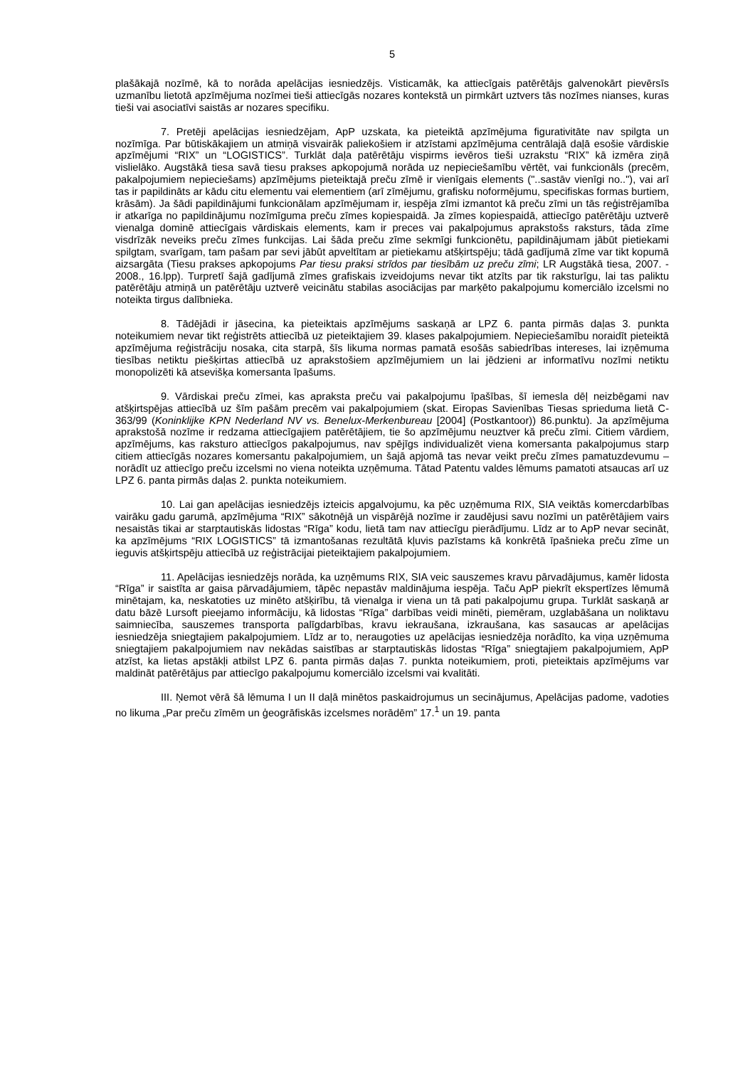5
plašākajā nozīmē, kā to norāda apelācijas iesniedzējs. Visticamāk, ka attiecīgais patērētājs galvenokārt pievērsīs uzmanību lietotā apzīmējuma nozīmei tieši attiecīgās nozares kontekstā un pirmkārt uztvers tās nozīmes nianses, kuras tieši vai asociatīvi saistās ar nozares specifiku.
7. Pretēji apelācijas iesniedzējam, ApP uzskata, ka pieteiktā apzīmējuma figurativitāte nav spilgta un nozīmīga. Par būtiskākajiem un atmiņā visvairāk paliekošiem ir atzīstami apzīmējuma centrālajā daļā esošie vārdiskie apzīmējumi “RIX” un “LOGISTICS”. Turklāt daļa patērētāju vispirms ievēros tieši uzrakstu “RIX” kā izmēra ziņā vislielāko. Augstākā tiesa savā tiesu prakses apkopojumā norāda uz nepieciešamību vērtēt, vai funkcionāls (precēm, pakalpojumiem nepieciešams) apzīmējums pieteiktajā preču zīmē ir vienīgais elements ("..sastāv vienīgi no.."), vai arī tas ir papildināts ar kādu citu elementu vai elementiem (arī zīmējumu, grafisku noformējumu, specifiskas formas burtiem, krāsām). Ja šādi papildinājumi funkcionālam apzīmējumam ir, iespēja zīmi izmantot kā preču zīmi un tās reģistrējamība ir atkarīga no papildinājumu nozīmīguma preču zīmes kopiespaidā. Ja zīmes kopiespaidā, attiecīgo patērētāju uztverē vienalga dominē attiecīgais vārdiskais elements, kam ir preces vai pakalpojumus aprakstošs raksturs, tāda zīme visdrīzāk neveiks preču zīmes funkcijas. Lai šāda preču zīme sekmīgi funkcionētu, papildinājumam jābūt pietiekami spilgtam, svarīgam, tam pašam par sevi jābūt apveltītam ar pietiekamu atšķirtspēju; tādā gadījumā zīme var tikt kopumā aizsargāta (Tiesu prakses apkopojums Par tiesu praksi strīdos par tiesībām uz preču zīmi; LR Augstākā tiesa, 2007. - 2008., 16.lpp). Turpretī šajā gadījumā zīmes grafiskais izveidojums nevar tikt atzīts par tik raksturīgu, lai tas paliktu patērētāju atmiņā un patērētāju uztverē veicinātu stabilas asociācijas par marķēto pakalpojumu komerciālo izcelsmi no noteikta tirgus dalībnieka.
8. Tādējādi ir jāsecina, ka pieteiktais apzīmējums saskaņā ar LPZ 6. panta pirmās daļas 3. punkta noteikumiem nevar tikt reģistrēts attiecībā uz pieteiktajiem 39. klases pakalpojumiem. Nepieciešamību noraidīt pieteiktā apzīmējuma reģistrāciju nosaka, cita starpā, šīs likuma normas pamatā esošās sabiedrības intereses, lai izņēmuma tiesības netiktu piešķirtas attiecībā uz aprakstošiem apzīmējumiem un lai jēdzieni ar informatīvu nozīmi netiktu monopolizēti kā atsevišķa komersanta īpašums.
9. Vārdiskai preču zīmei, kas apraksta preču vai pakalpojumu īpašības, šī iemesla dēļ neizbēgami nav atšķirtspējas attiecībā uz šīm pašām precēm vai pakalpojumiem (skat. Eiropas Savienības Tiesas sprieduma lietā C-363/99 (Koninklijke KPN Nederland NV vs. Benelux-Merkenbureau [2004] (Postkantoor)) 86.punktu). Ja apzīmējuma aprakstošā nozīme ir redzama attiecīgajiem patērētājiem, tie šo apzīmējumu neuztver kā preču zīmi. Citiem vārdiem, apzīmējums, kas raksturo attiecīgos pakalpojumus, nav spējīgs individualizēt viena komersanta pakalpojumus starp citiem attiecīgās nozares komersantu pakalpojumiem, un šajā apjomā tas nevar veikt preču zīmes pamatuzdevumu – norādīt uz attiecīgo preču izcelsmi no viena noteikta uzņēmuma. Tātad Patentu valdes lēmums pamatoti atsaucas arī uz LPZ 6. panta pirmās daļas 2. punkta noteikumiem.
10. Lai gan apelācijas iesniedzējs izteicis apgalvojumu, ka pēc uzņēmuma RIX, SIA veiktās komercdarbības vairāku gadu garumā, apzīmējuma “RIX” sākotnējā un vispārējā nozīme ir zaudējusi savu nozīmi un patērētājiem vairs nesaistās tikai ar starptautiskās lidostas “Rīga” kodu, lietā tam nav attiecīgu pierādījumu. Līdz ar to ApP nevar secināt, ka apzīmējums “RIX LOGISTICS” tā izmantošanas rezultātā kļuvis pazīstams kā konkrētā īpašnieka preču zīme un ieguvis atšķirtspēju attiecībā uz reģistrācijai pieteiktajiem pakalpojumiem.
11. Apelācijas iesniedzējs norāda, ka uzņēmums RIX, SIA veic sauszemes kravu pārvadājumus, kamēr lidosta “Rīga” ir saistīta ar gaisa pārvadājumiem, tāpēc nepastāv maldinājuma iespēja. Taču ApP piekrīt ekspertīzes lēmumā minētajam, ka, neskatoties uz minēto atšķirību, tā vienalga ir viena un tā pati pakalpojumu grupa. Turklāt saskaņā ar datu bāzē Lursoft pieejamo informāciju, kā lidostas “Rīga” darbības veidi minēti, piemēram, uzglabāšana un noliktavu saimniecība, sauszemes transporta palīgdarbības, kravu iekraušana, izkraušana, kas sasaucas ar apelācijas iesniedzēja sniegtajiem pakalpojumiem. Līdz ar to, neraugoties uz apelācijas iesniedzēja norādīto, ka viņa uzņēmuma sniegtajiem pakalpojumiem nav nekādas saistības ar starptautiskās lidostas “Rīga” sniegtajiem pakalpojumiem, ApP atzīst, ka lietas apstākļi atbilst LPZ 6. panta pirmās daļas 7. punkta noteikumiem, proti, pieteiktais apzīmējums var maldināt patērētājus par attiecīgo pakalpojumu komerciālo izcelsmi vai kvalitāti.
III. Ņemot vērā šā lēmuma I un II daļā minētos paskaidrojumus un secinājumus, Apelācijas padome, vadoties no likuma „Par preču zīmēm un ģeogrāfiskās izcelsmes norādēm” 17.<sup>1</sup> un 19. panta